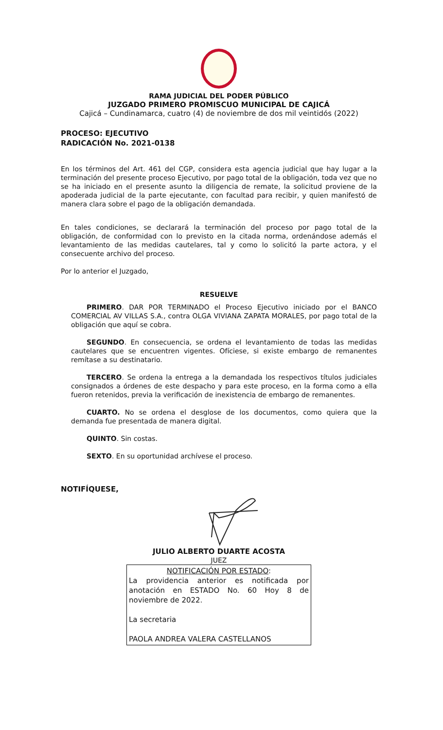RAMA JUDICIAL DEL PODER PÚBLICO
JUZGADO PRIMERO PROMISCUO MUNICIPAL DE CAJICÁ
Cajicá – Cundinamarca, cuatro (4) de noviembre de dos mil veintidós (2022)
PROCESO: EJECUTIVO
RADICACIÓN No. 2021-0138
En los términos del Art. 461 del CGP, considera esta agencia judicial que hay lugar a la terminación del presente proceso Ejecutivo, por pago total de la obligación, toda vez que no se ha iniciado en el presente asunto la diligencia de remate, la solicitud proviene de la apoderada judicial de la parte ejecutante, con facultad para recibir, y quien manifestó de manera clara sobre el pago de la obligación demandada.
En tales condiciones, se declarará la terminación del proceso por pago total de la obligación, de conformidad con lo previsto en la citada norma, ordenándose además el levantamiento de las medidas cautelares, tal y como lo solicitó la parte actora, y el consecuente archivo del proceso.
Por lo anterior el Juzgado,
RESUELVE
PRIMERO. DAR POR TERMINADO el Proceso Ejecutivo iniciado por el BANCO COMERCIAL AV VILLAS S.A., contra OLGA VIVIANA ZAPATA MORALES, por pago total de la obligación que aquí se cobra.
SEGUNDO. En consecuencia, se ordena el levantamiento de todas las medidas cautelares que se encuentren vigentes. Ofíciese, si existe embargo de remanentes remítase a su destinatario.
TERCERO. Se ordena la entrega a la demandada los respectivos títulos judiciales consignados a órdenes de este despacho y para este proceso, en la forma como a ella fueron retenidos, previa la verificación de inexistencia de embargo de remanentes.
CUARTO. No se ordena el desglose de los documentos, como quiera que la demanda fue presentada de manera digital.
QUINTO. Sin costas.
SEXTO. En su oportunidad archívese el proceso.
NOTIFÍQUESE,
JULIO ALBERTO DUARTE ACOSTA
JUEZ
NOTIFICACIÓN POR ESTADO:
La providencia anterior es notificada por anotación en ESTADO No. 60 Hoy 8 de noviembre de 2022.
La secretaria
PAOLA ANDREA VALERA CASTELLANOS